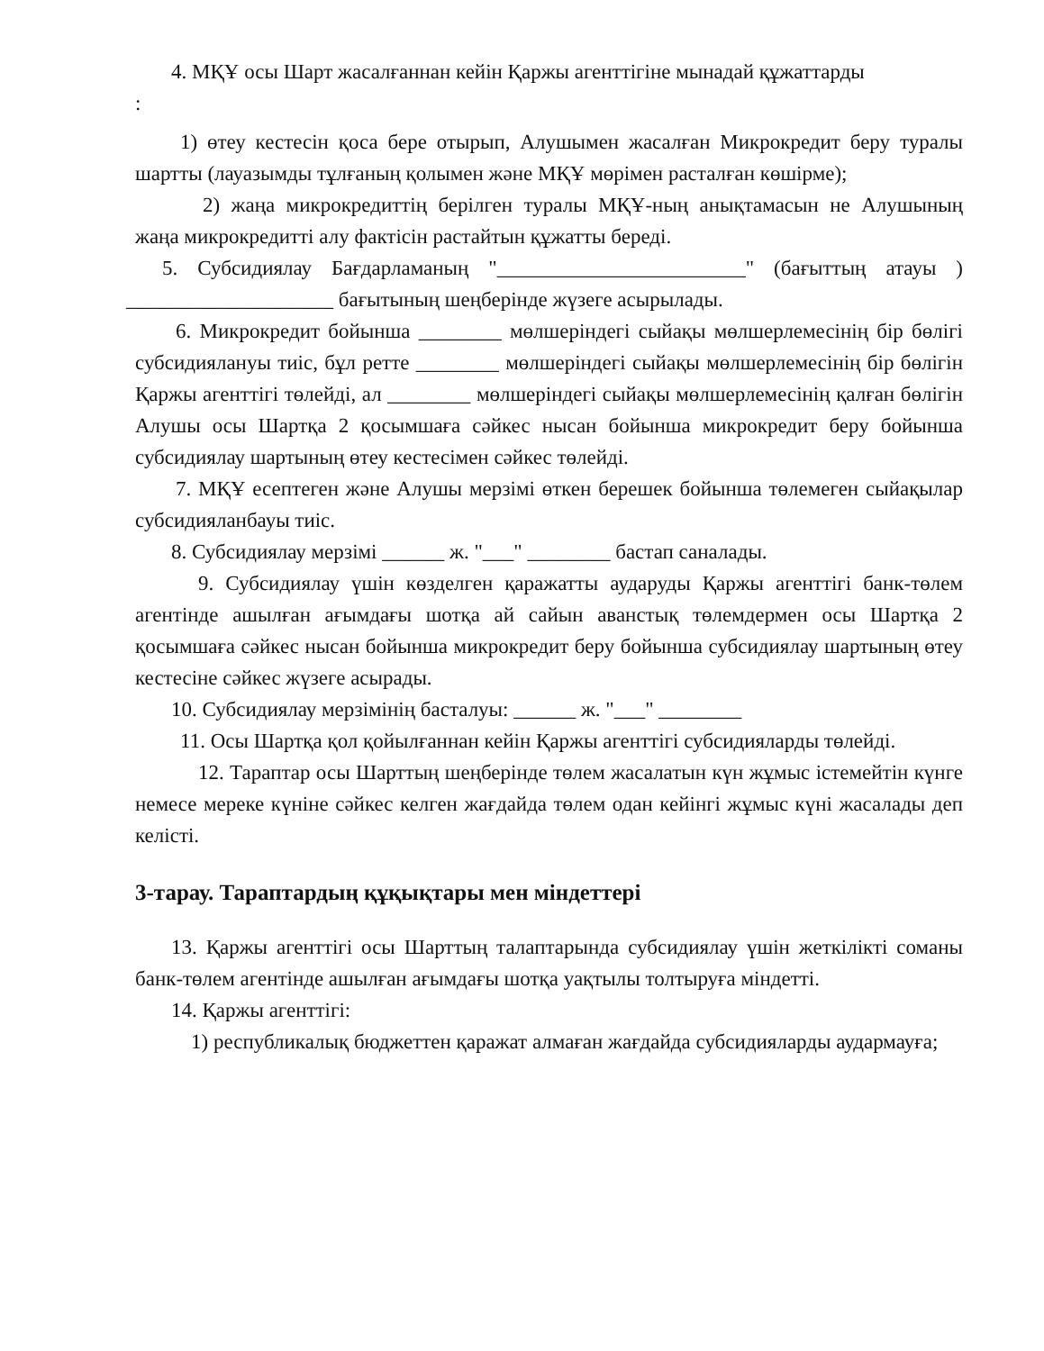4. МҚҰ осы Шарт жасалғаннан кейін Қаржы агенттігіне мынадай құжаттарды
:
1) өтеу кестесін қоса бере отырып, Алушымен жасалған Микрокредит беру туралы шартты (лауазымды тұлғаның қолымен және МҚҰ мөрімен расталған көшірме);
2) жаңа микрокредиттің берілген туралы МҚҰ-ның анықтамасын не Алушының жаңа микрокредитті алу фактісін растайтын құжатты береді.
5. Субсидиялау Бағдарламаның "________________________" (бағыттың атауы ) ____________________ бағытының шеңберінде жүзеге асырылады.
6. Микрокредит бойынша ________ мөлшеріндегі сыйақы мөлшерлемесінің бір бөлігі субсидиялануы тиіс, бұл ретте ________ мөлшеріндегі сыйақы мөлшерлемесінің бір бөлігін Қаржы агенттігі төлейді, ал ________ мөлшеріндегі сыйақы мөлшерлемесінің қалған бөлігін Алушы осы Шартқа 2 қосымшаға сәйкес нысан бойынша микрокредит беру бойынша субсидиялау шартының өтеу кестесімен сәйкес төлейді.
7. МҚҰ есептеген және Алушы мерзімі өткен берешек бойынша төлемеген сыйақылар субсидияланбауы тиіс.
8. Субсидиялау мерзімі ______ ж. "___" ________ бастап саналады.
9. Субсидиялау үшін көзделген қаражатты аударуды Қаржы агенттігі банк-төлем агентінде ашылған ағымдағы шотқа ай сайын аванстық төлемдермен осы Шартқа 2 қосымшаға сәйкес нысан бойынша микрокредит беру бойынша субсидиялау шартының өтеу кестесіне сәйкес жүзеге асырады.
10. Субсидиялау мерзімінің басталуы: ______ ж. "___" ________
11. Осы Шартқа қол қойылғаннан кейін Қаржы агенттігі субсидияларды төлейді.
12. Тараптар осы Шарттың шеңберінде төлем жасалатын күн жұмыс істемейтін күнге немесе мереке күніне сәйкес келген жағдайда төлем одан кейінгі жұмыс күні жасалады деп келісті.
3-тарау. Тараптардың құқықтары мен міндеттері
13. Қаржы агенттігі осы Шарттың талаптарында субсидиялау үшін жеткілікті соманы банк-төлем агентінде ашылған ағымдағы шотқа уақтылы толтыруға міндетті.
14. Қаржы агенттігі:
1) республикалық бюджеттен қаражат алмаған жағдайда субсидияларды аудармауға;